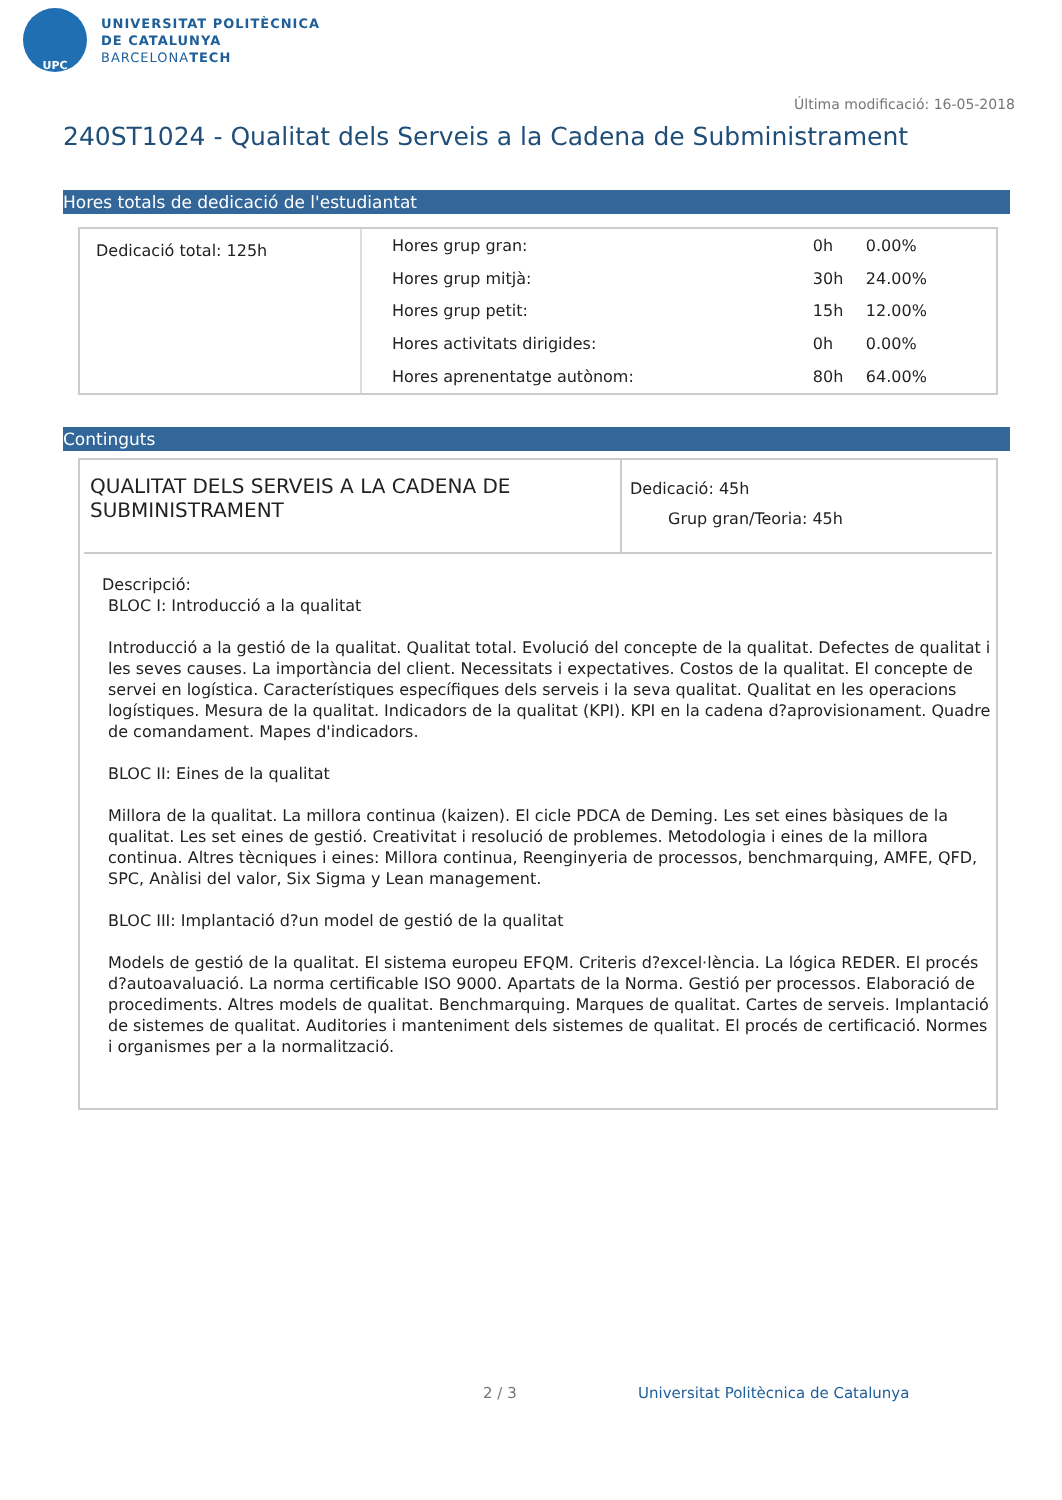UPC
UNIVERSITAT POLITÈCNICA
DE CATALUNYA
BARCELONATECH
Última modificació: 16-05-2018
240ST1024 - Qualitat dels Serveis a la Cadena de Subministrament
Hores totals de dedicació de l'estudiantat
Dedicació total: 125h
| Hores grup gran: | 0h | 0.00% |
| Hores grup mitjà: | 30h | 24.00% |
| Hores grup petit: | 15h | 12.00% |
| Hores activitats dirigides: | 0h | 0.00% |
| Hores aprenentatge autònom: | 80h | 64.00% |
Continguts
QUALITAT DELS SERVEIS A LA CADENA DE SUBMINISTRAMENT
Dedicació: 45h
Grup gran/Teoria: 45h
Descripció:
BLOC I: Introducció a la qualitat
Introducció a la gestió de la qualitat. Qualitat total. Evolució del concepte de la qualitat. Defectes de qualitat i les seves causes. La importància del client. Necessitats i expectatives. Costos de la qualitat. El concepte de servei en logística. Característiques específiques dels serveis i la seva qualitat. Qualitat en les operacions logístiques. Mesura de la qualitat. Indicadors de la qualitat (KPI). KPI en la cadena d?aprovisionament. Quadre de comandament. Mapes d'indicadors.
BLOC II: Eines de la qualitat
Millora de la qualitat. La millora continua (kaizen). El cicle PDCA de Deming. Les set eines bàsiques de la qualitat. Les set eines de gestió. Creativitat i resolució de problemes. Metodologia i eines de la millora continua. Altres tècniques i eines: Millora continua, Reenginyeria de processos, benchmarquing, AMFE, QFD, SPC, Anàlisi del valor, Six Sigma y Lean management.
BLOC III: Implantació d?un model de gestió de la qualitat
Models de gestió de la qualitat. El sistema europeu EFQM. Criteris d?excel·lència. La lógica REDER. El procés d?autoavaluació. La norma certificable ISO 9000. Apartats de la Norma. Gestió per processos. Elaboració de procediments. Altres models de qualitat. Benchmarquing. Marques de qualitat. Cartes de serveis. Implantació de sistemes de qualitat. Auditories i manteniment dels sistemes de qualitat. El procés de certificació. Normes i organismes per a la normalització.
2 / 3
Universitat Politècnica de Catalunya